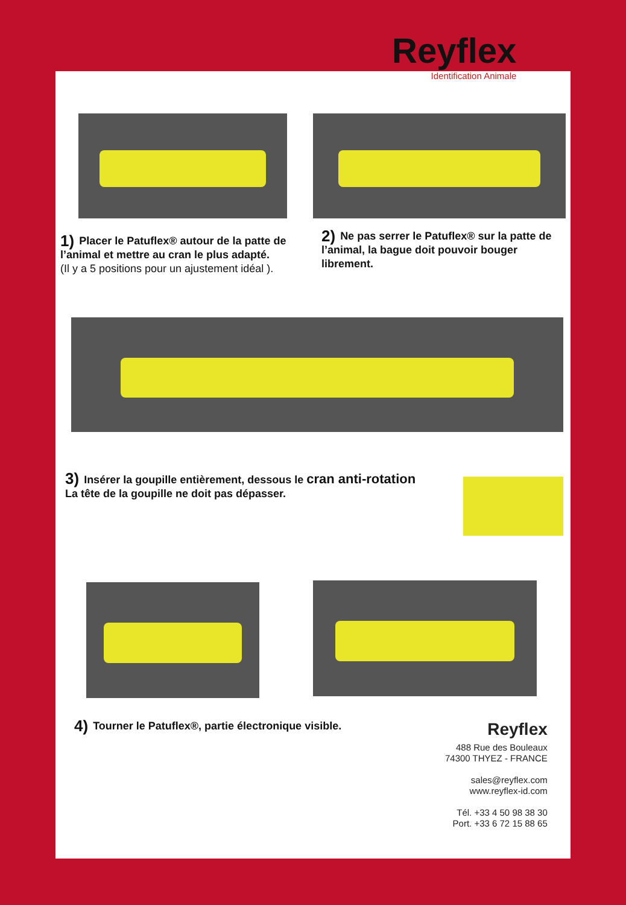Reyflex
Identification Animale
1) Placer le Patuflex® autour de la patte de l’animal et mettre au cran le plus adapté.
(Il y a 5 positions pour un ajustement idéal ).
2) Ne pas serrer le Patuflex® sur la patte de l’animal, la bague doit pouvoir bouger librement.
3) Insérer la goupille entièrement, dessous le cran anti-rotation
La tête de la goupille ne doit pas dépasser.
4) Tourner le Patuflex®, partie électronique visible.
Reyflex
488 Rue des Bouleaux
74300 THYEZ - FRANCE
sales@reyflex.com
www.reyflex-id.com
Tél. +33 4 50 98 38 30
Port. +33 6 72 15 88 65